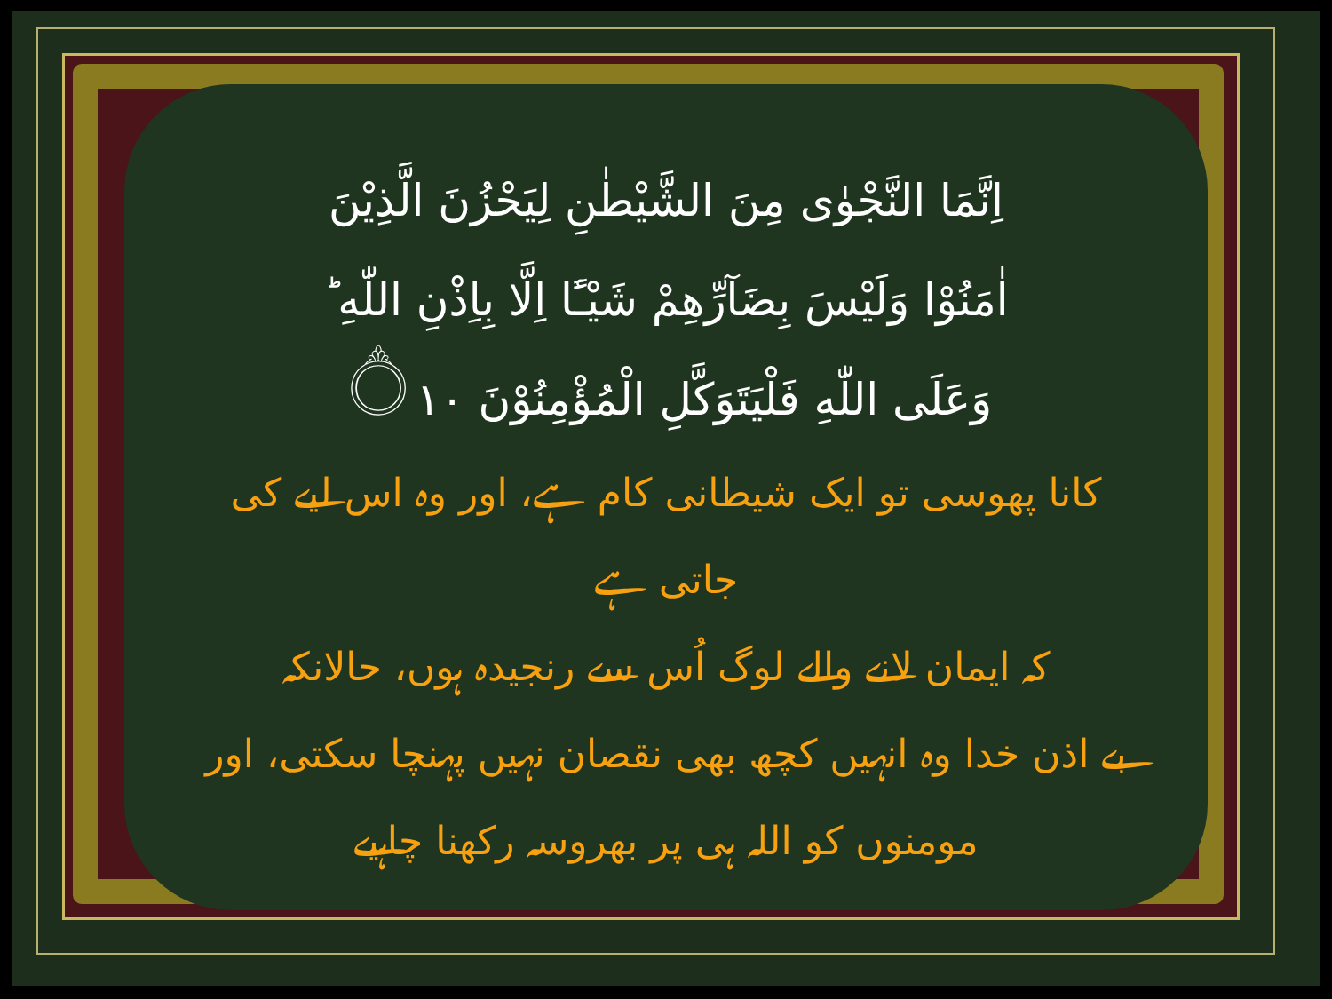اِنَّمَا النَّجْوٰى مِنَ الشَّيْطٰنِ لِيَحْزُنَ الَّذِيْنَ
اٰمَنُوْا وَلَيْسَ بِضَآرِّهِمْ شَيْـًٔا اِلَّا بِاِذْنِ اللّٰهِ ؕ
وَعَلَى اللّٰهِ فَلْيَتَوَكَّلِ الْمُؤْمِنُوْنَ ۝١٠
کانا پھوسی تو ایک شیطانی کام ہے، اور وہ اس لیے کی جاتی ہے
کہ ایمان لانے والے لوگ اُس سے رنجیدہ ہوں، حالانکہ
بے اذن خدا وہ انہیں کچھ بھی نقصان نہیں پہنچا سکتی، اور
مومنوں کو اللہ ہی پر بھروسہ رکھنا چاہیے